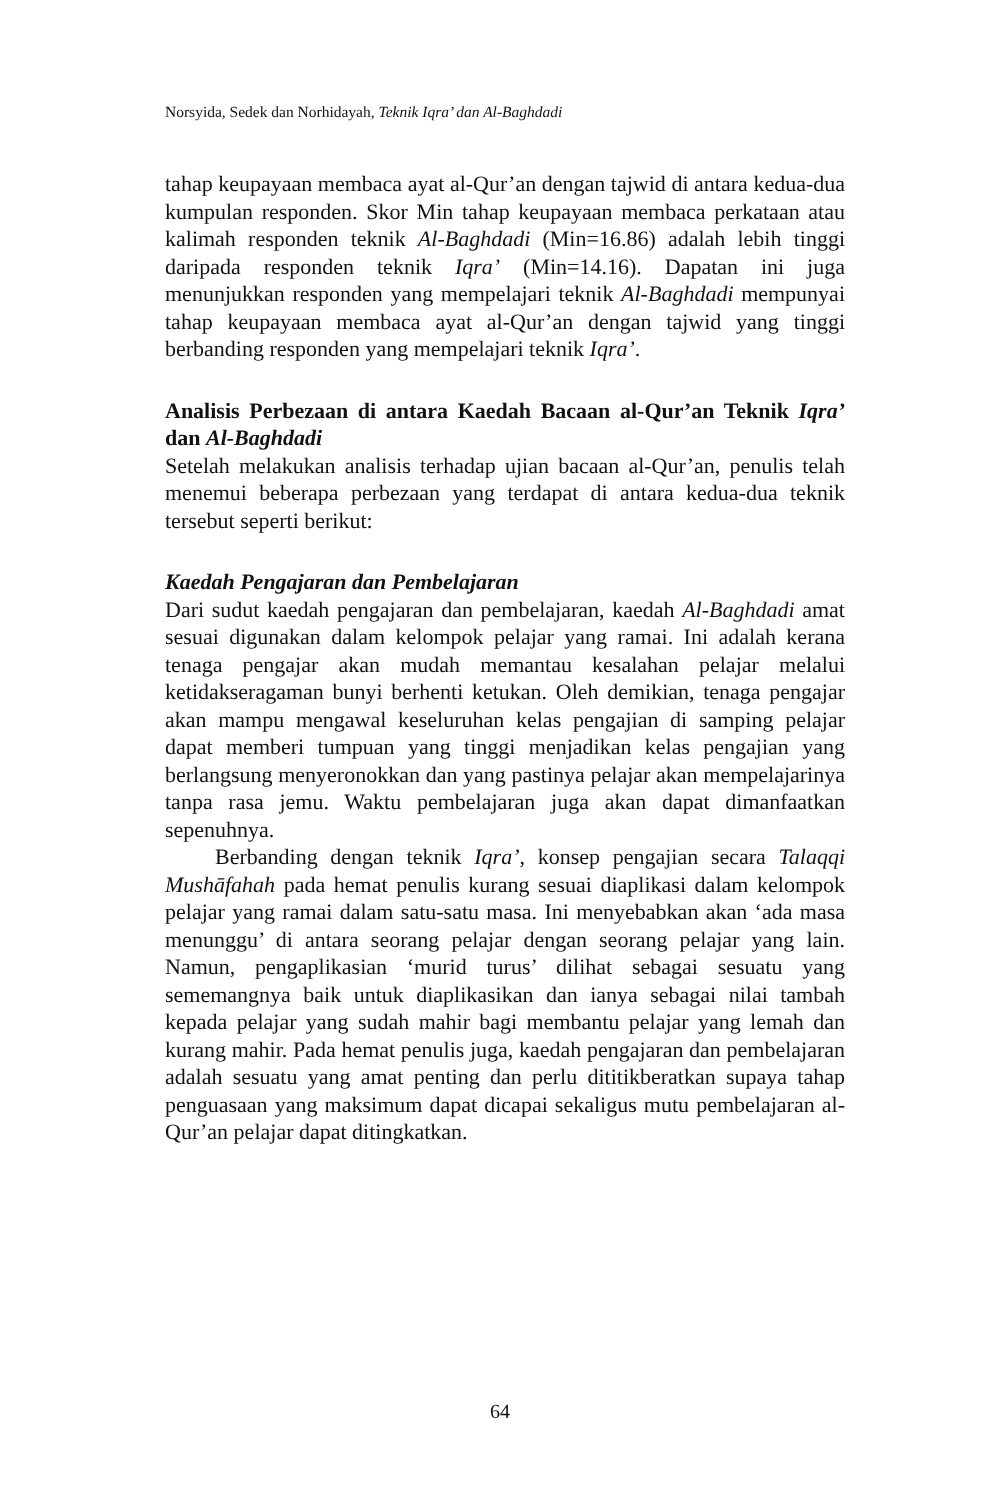Norsyida, Sedek dan Norhidayah, Teknik Iqra’ dan Al-Baghdadi
tahap keupayaan membaca ayat al-Qur’an dengan tajwid di antara kedua-dua kumpulan responden. Skor Min tahap keupayaan membaca perkataan atau kalimah responden teknik Al-Baghdadi (Min=16.86) adalah lebih tinggi daripada responden teknik Iqra’ (Min=14.16). Dapatan ini juga menunjukkan responden yang mempelajari teknik Al-Baghdadi mempunyai tahap keupayaan membaca ayat al-Qur’an dengan tajwid yang tinggi berbanding responden yang mempelajari teknik Iqra’.
Analisis Perbezaan di antara Kaedah Bacaan al-Qur’an Teknik Iqra’ dan Al-Baghdadi
Setelah melakukan analisis terhadap ujian bacaan al-Qur’an, penulis telah menemui beberapa perbezaan yang terdapat di antara kedua-dua teknik tersebut seperti berikut:
Kaedah Pengajaran dan Pembelajaran
Dari sudut kaedah pengajaran dan pembelajaran, kaedah Al-Baghdadi amat sesuai digunakan dalam kelompok pelajar yang ramai. Ini adalah kerana tenaga pengajar akan mudah memantau kesalahan pelajar melalui ketidakseragaman bunyi berhenti ketukan. Oleh demikian, tenaga pengajar akan mampu mengawal keseluruhan kelas pengajian di samping pelajar dapat memberi tumpuan yang tinggi menjadikan kelas pengajian yang berlangsung menyeronokkan dan yang pastinya pelajar akan mempelajarinya tanpa rasa jemu. Waktu pembelajaran juga akan dapat dimanfaatkan sepenuhnya.
Berbanding dengan teknik Iqra’, konsep pengajian secara Talaqqi Mushāfahah pada hemat penulis kurang sesuai diaplikasi dalam kelompok pelajar yang ramai dalam satu-satu masa. Ini menyebabkan akan ‘ada masa menunggu’ di antara seorang pelajar dengan seorang pelajar yang lain. Namun, pengaplikasian ‘murid turus’ dilihat sebagai sesuatu yang sememangnya baik untuk diaplikasikan dan ianya sebagai nilai tambah kepada pelajar yang sudah mahir bagi membantu pelajar yang lemah dan kurang mahir. Pada hemat penulis juga, kaedah pengajaran dan pembelajaran adalah sesuatu yang amat penting dan perlu dititikberatkan supaya tahap penguasaan yang maksimum dapat dicapai sekaligus mutu pembelajaran al-Qur’an pelajar dapat ditingkatkan.
64